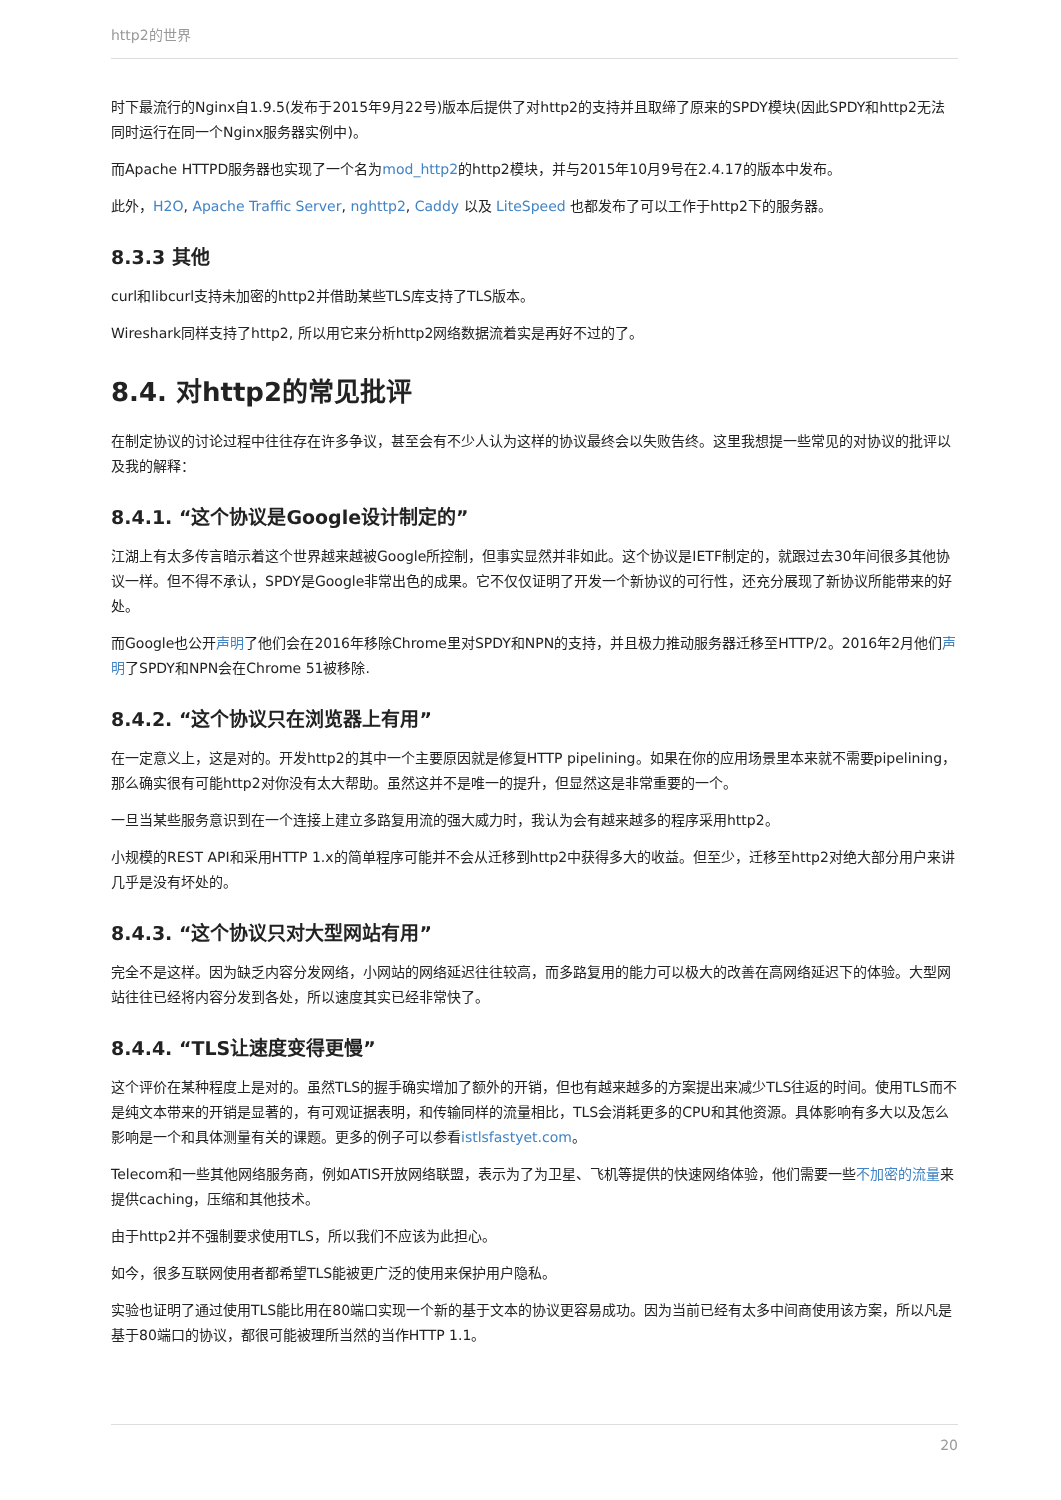http2的世界
时下最流行的Nginx自1.9.5(发布于2015年9月22号)版本后提供了对http2的支持并且取缔了原来的SPDY模块(因此SPDY和http2无法同时运行在同一个Nginx服务器实例中)。
而Apache HTTPD服务器也实现了一个名为mod_http2的http2模块，并与2015年10月9号在2.4.17的版本中发布。
此外，H2O, Apache Traffic Server, nghttp2, Caddy 以及 LiteSpeed 也都发布了可以工作于http2下的服务器。
8.3.3 其他
curl和libcurl支持未加密的http2并借助某些TLS库支持了TLS版本。
Wireshark同样支持了http2, 所以用它来分析http2网络数据流着实是再好不过的了。
8.4. 对http2的常见批评
在制定协议的讨论过程中往往存在许多争议，甚至会有不少人认为这样的协议最终会以失败告终。这里我想提一些常见的对协议的批评以及我的解释：
8.4.1. “这个协议是Google设计制定的”
江湖上有太多传言暗示着这个世界越来越被Google所控制，但事实显然并非如此。这个协议是IETF制定的，就跟过去30年间很多其他协议一样。但不得不承认，SPDY是Google非常出色的成果。它不仅仅证明了开发一个新协议的可行性，还充分展现了新协议所能带来的好处。
而Google也公开声明了他们会在2016年移除Chrome里对SPDY和NPN的支持，并且极力推动服务器迁移至HTTP/2。2016年2月他们声明了SPDY和NPN会在Chrome 51被移除.
8.4.2. “这个协议只在浏览器上有用”
在一定意义上，这是对的。开发http2的其中一个主要原因就是修复HTTP pipelining。如果在你的应用场景里本来就不需要pipelining，那么确实很有可能http2对你没有太大帮助。虽然这并不是唯一的提升，但显然这是非常重要的一个。
一旦当某些服务意识到在一个连接上建立多路复用流的强大威力时，我认为会有越来越多的程序采用http2。
小规模的REST API和采用HTTP 1.x的简单程序可能并不会从迁移到http2中获得多大的收益。但至少，迁移至http2对绝大部分用户来讲几乎是没有坏处的。
8.4.3. “这个协议只对大型网站有用”
完全不是这样。因为缺乏内容分发网络，小网站的网络延迟往往较高，而多路复用的能力可以极大的改善在高网络延迟下的体验。大型网站往往已经将内容分发到各处，所以速度其实已经非常快了。
8.4.4. “TLS让速度变得更慢”
这个评价在某种程度上是对的。虽然TLS的握手确实增加了额外的开销，但也有越来越多的方案提出来减少TLS往返的时间。使用TLS而不是纯文本带来的开销是显著的，有可观证据表明，和传输同样的流量相比，TLS会消耗更多的CPU和其他资源。具体影响有多大以及怎么影响是一个和具体测量有关的课题。更多的例子可以参看istlsfastyet.com。
Telecom和一些其他网络服务商，例如ATIS开放网络联盟，表示为了为卫星、飞机等提供的快速网络体验，他们需要一些不加密的流量来提供caching，压缩和其他技术。
由于http2并不强制要求使用TLS，所以我们不应该为此担心。
如今，很多互联网使用者都希望TLS能被更广泛的使用来保护用户隐私。
实验也证明了通过使用TLS能比用在80端口实现一个新的基于文本的协议更容易成功。因为当前已经有太多中间商使用该方案，所以凡是基于80端口的协议，都很可能被理所当然的当作HTTP 1.1。
20